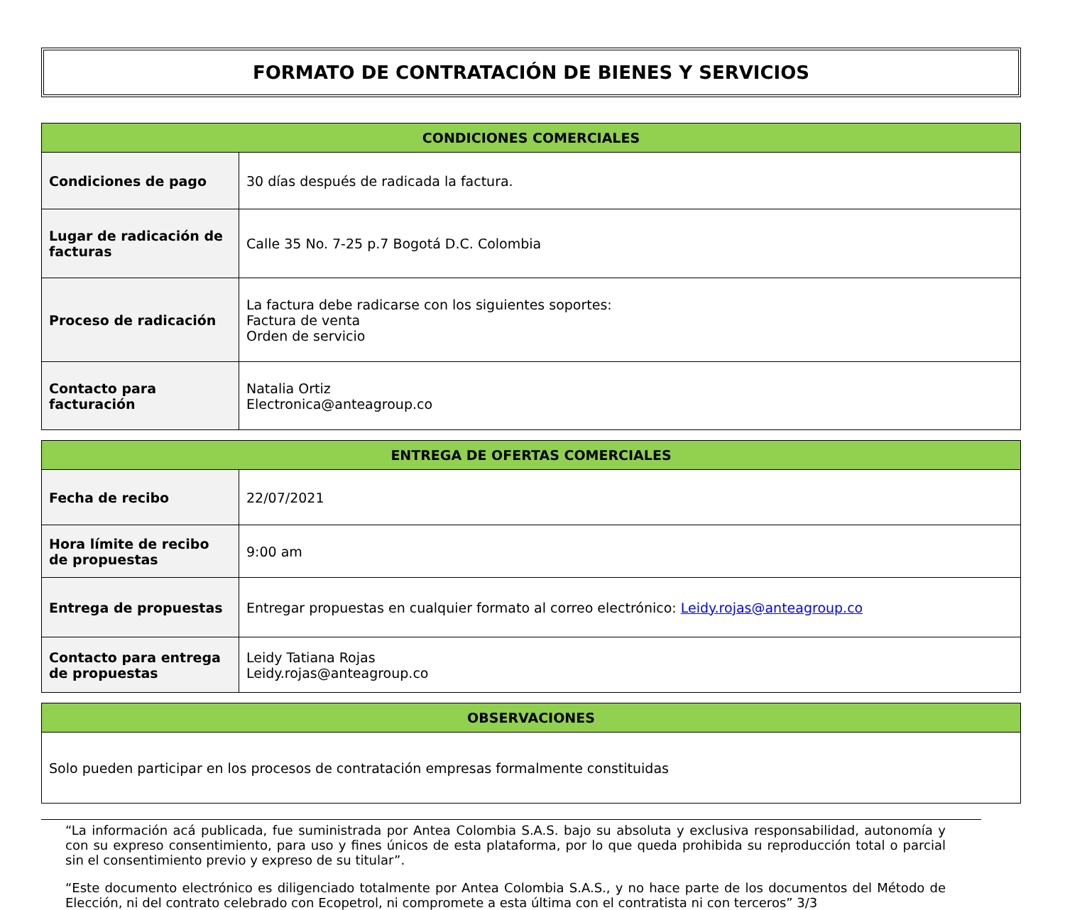FORMATO DE CONTRATACIÓN DE BIENES Y SERVICIOS
| CONDICIONES COMERCIALES | |
| --- | --- |
| Condiciones de pago | 30 días después de radicada la factura. |
| Lugar de radicación de facturas | Calle 35 No. 7-25 p.7 Bogotá D.C. Colombia |
| Proceso de radicación | La factura debe radicarse con los siguientes soportes: Factura de venta Orden de servicio |
| Contacto para facturación | Natalia Ortiz Electronica@anteagroup.co |
| ENTREGA DE OFERTAS COMERCIALES | |
| --- | --- |
| Fecha de recibo | 22/07/2021 |
| Hora límite de recibo de propuestas | 9:00 am |
| Entrega de propuestas | Entregar propuestas en cualquier formato al correo electrónico: Leidy.rojas@anteagroup.co |
| Contacto para entrega de propuestas | Leidy Tatiana Rojas Leidy.rojas@anteagroup.co |
| OBSERVACIONES |
| --- |
| Solo pueden participar en los procesos de contratación empresas formalmente constituidas |
“La información acá publicada, fue suministrada por Antea Colombia S.A.S. bajo su absoluta y exclusiva responsabilidad, autonomía y con su expreso consentimiento, para uso y fines únicos de esta plataforma, por lo que queda prohibida su reproducción total o parcial sin el consentimiento previo y expreso de su titular”.
“Este documento electrónico es diligenciado totalmente por Antea Colombia S.A.S., y no hace parte de los documentos del Método de Elección, ni del contrato celebrado con Ecopetrol, ni compromete a esta última con el contratista ni con terceros” 3/3